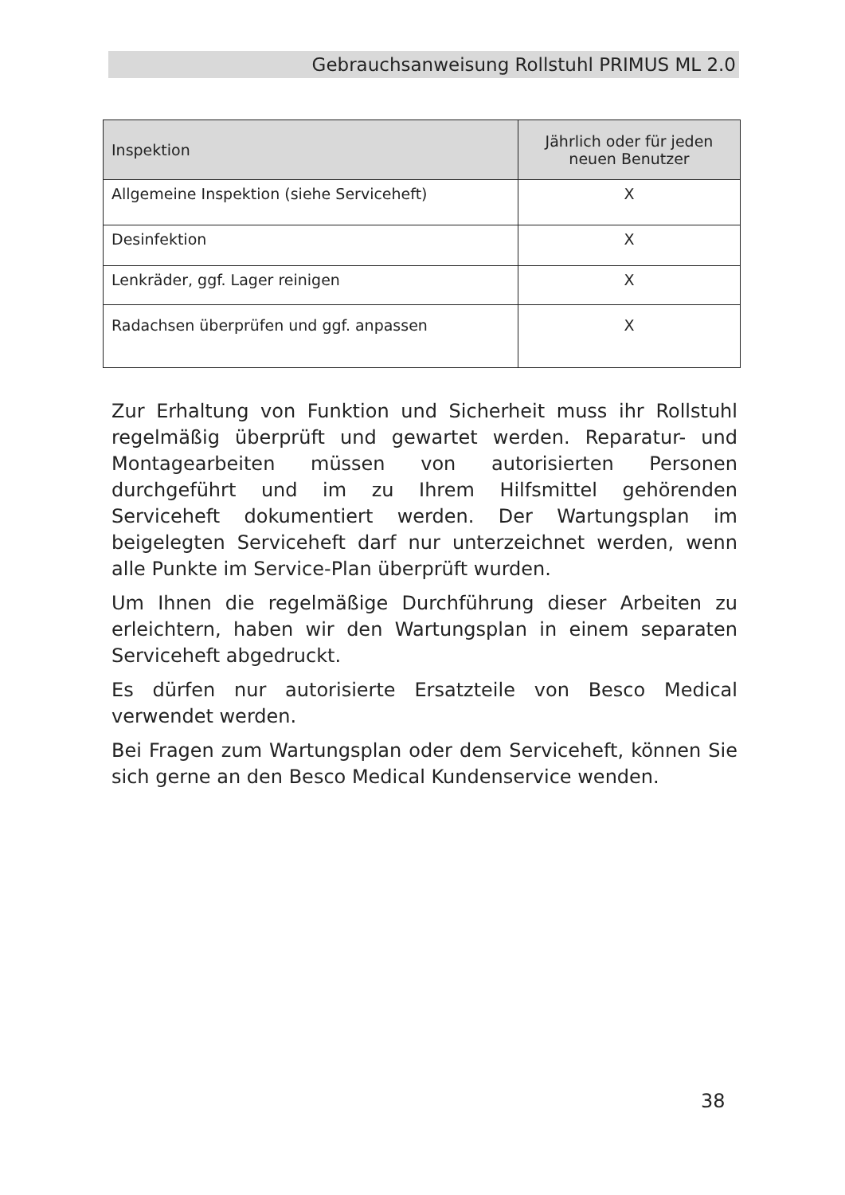Gebrauchsanweisung Rollstuhl PRIMUS ML 2.0
| Inspektion | Jährlich oder für jeden neuen Benutzer |
| --- | --- |
| Allgemeine Inspektion (siehe Serviceheft) | X |
| Desinfektion | X |
| Lenkräder, ggf. Lager reinigen | X |
| Radachsen überprüfen und ggf. anpassen | X |
Zur Erhaltung von Funktion und Sicherheit muss ihr Rollstuhl regelmäßig überprüft und gewartet werden. Reparatur- und Montagearbeiten müssen von autorisierten Personen durchgeführt und im zu Ihrem Hilfsmittel gehörenden Serviceheft dokumentiert werden. Der Wartungsplan im beigelegten Serviceheft darf nur unterzeichnet werden, wenn alle Punkte im Service-Plan überprüft wurden.
Um Ihnen die regelmäßige Durchführung dieser Arbeiten zu erleichtern, haben wir den Wartungsplan in einem separaten Serviceheft abgedruckt.
Es dürfen nur autorisierte Ersatzteile von Besco Medical verwendet werden.
Bei Fragen zum Wartungsplan oder dem Serviceheft, können Sie sich gerne an den Besco Medical Kundenservice wenden.
38